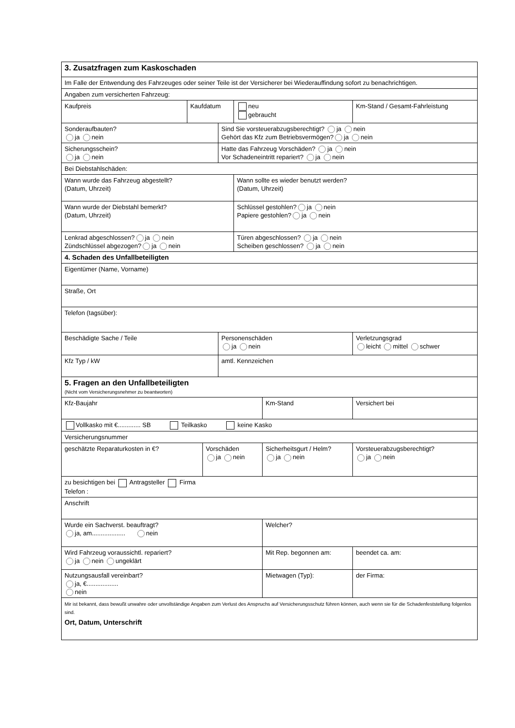| 3. Zusatzfragen zum Kaskoschaden | | | | | | | | |
| Im Falle der Entwendung des Fahrzeuges oder seiner Teile ist der Versicherer bei Wiederauffindung sofort zu benachrichtigen. | | | | | | | | |
| Angaben zum versicherten Fahrzeug: | | | | | | | | |
| Kaufpreis | Kaufdatum | | | neu gebraucht | | Km-Stand / Gesamt-Fahrleistung | | |
| Sonderaufbauten? ja nein | | | Sind Sie vorsteuerabzugsberechtigt? ja nein Gehört das Kfz zum Betriebsvermögen? ja nein | | | | | |
| Sicherungsschein? ja nein | | | Hatte das Fahrzeug Vorschäden? ja nein Vor Schadeneintritt repariert? ja nein | | | | | |
| Bei Diebstahlschäden: | | | | | | | | |
| Wann wurde das Fahrzeug abgestellt? (Datum, Uhrzeit) | | | | Wann sollte es wieder benutzt werden? (Datum, Uhrzeit) | | | | |
| Wann wurde der Diebstahl bemerkt? (Datum, Uhrzeit) | | | | Schlüssel gestohlen? ja nein Papiere gestohlen? ja nein | | | | |
| Lenkrad abgeschlossen? ja nein Zündschlüssel abgezogen? ja nein | | | | Türen abgeschlossen? ja nein Scheiben geschlossen? ja nein | | | | |
| 4. Schaden des Unfallbeteiligten | | | | | | | | |
| Eigentümer (Name, Vorname) | | | | | | | | |
| Straße, Ort | | | | | | | | |
| Telefon (tagsüber): | | | | | | | | |
| Beschädigte Sache / Teile | | | Personenschäden ja nein | | | | Verletzungsgrad leicht mittel schwer | |
| Kfz Typ / kW | | | amtl. Kennzeichen | | | | | |
| 5. Fragen an den Unfallbeteiligten (Nicht vom Versicherungsnehmer zu beantworten) | | | | | | | | |
| Kfz-Baujahr | | | | | Km-Stand | | | Versichert bei |
| Vollkasko mit €............. SB Teilkasko keine Kasko | | | | | | | | |
| Versicherungsnummer | | | | | | | | |
| geschätzte Reparaturkosten in €? | | Vorschäden ja nein | | | Sicherheitsgurt / Helm? ja nein | | | Vorsteuerabzugsberechtigt? ja nein |
| zu besichtigen bei Antragsteller Firma Telefon : | | | | | | | | |
| Anschrift | | | | | | | | |
| Wurde ein Sachverst. beauftragt? ja, am................... nein | | | | | Welcher? | | | |
| Wird Fahrzeug voraussichtl. repariert? ja nein ungeklärt | | | | | Mit Rep. begonnen am: | | | beendet ca. am: |
| Nutzungsausfall vereinbart? ja, €.................. nein | | | | | Mietwagen (Typ): | | | der Firma: |
| Mir ist bekannt, dass bewußt unwahre oder unvollständige Angaben zum Verlust des Anspruchs auf Versicherungsschutz führen können, auch wenn sie für die Schadenfeststellung folgenlos sind. Ort, Datum, Unterschrift | | | | | | | | |